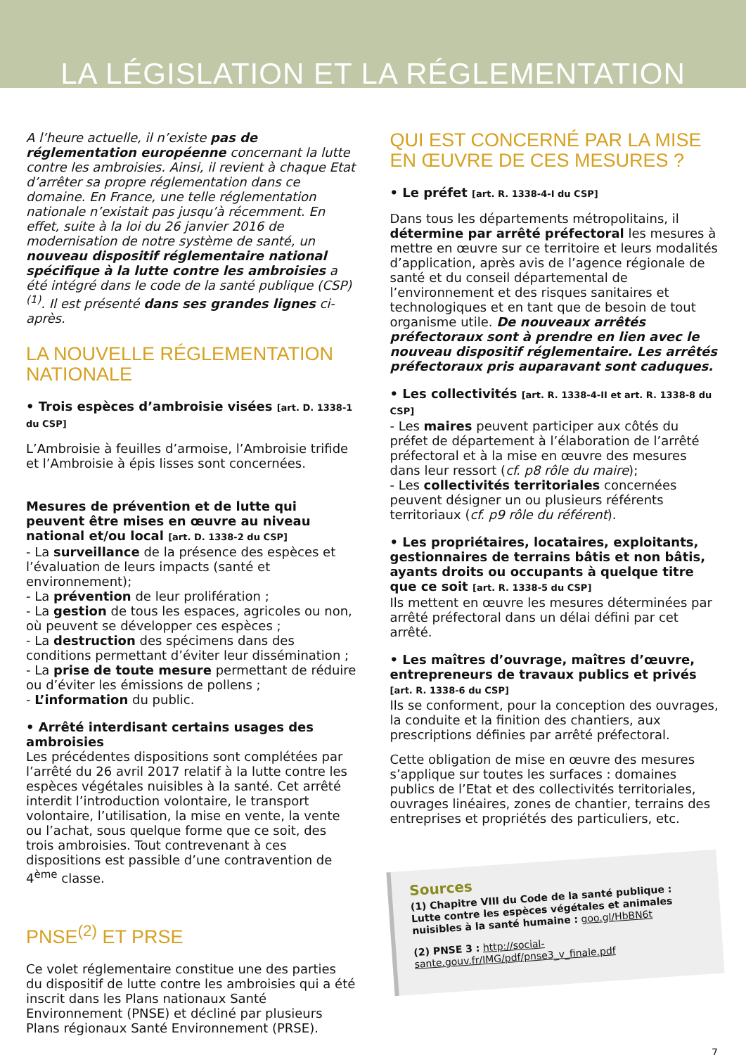LA LÉGISLATION ET LA RÉGLEMENTATION
A l’heure actuelle, il n’existe pas de réglementation européenne concernant la lutte contre les ambroisies. Ainsi, il revient à chaque Etat d’arrêter sa propre réglementation dans ce domaine. En France, une telle réglementation nationale n’existait pas jusqu’à récemment. En effet, suite à la loi du 26 janvier 2016 de modernisation de notre système de santé, un nouveau dispositif réglementaire national spécifique à la lutte contre les ambroisies a été intégré dans le code de la santé publique (CSP)<sup>(1)</sup>. Il est présenté dans ses grandes lignes ci-après.
LA NOUVELLE RÉGLEMENTATION NATIONALE
• Trois espèces d’ambroisie visées [art. D. 1338-1 du CSP]
L’Ambroisie à feuilles d’armoise, l’Ambroisie trifide et l’Ambroisie à épis lisses sont concernées.
Mesures de prévention et de lutte qui peuvent être mises en œuvre au niveau national et/ou local [art. D. 1338-2 du CSP]
- La surveillance de la présence des espèces et l’évaluation de leurs impacts (santé et environnement);
- La prévention de leur prolifération ;
- La gestion de tous les espaces, agricoles ou non, où peuvent se développer ces espèces ;
- La destruction des spécimens dans des conditions permettant d’éviter leur dissémination ;
- La prise de toute mesure permettant de réduire ou d’éviter les émissions de pollens ;
- L’information du public.
• Arrêté interdisant certains usages des ambroisies
Les précédentes dispositions sont complétées par l’arrêté du 26 avril 2017 relatif à la lutte contre les espèces végétales nuisibles à la santé. Cet arrêté interdit l’introduction volontaire, le transport volontaire, l’utilisation, la mise en vente, la vente ou l’achat, sous quelque forme que ce soit, des trois ambroisies. Tout contrevenant à ces dispositions est passible d’une contravention de 4<sup>ème</sup> classe.
PNSE<sup>(2)</sup> ET PRSE
Ce volet réglementaire constitue une des parties du dispositif de lutte contre les ambroisies qui a été inscrit dans les Plans nationaux Santé Environnement (PNSE) et décliné par plusieurs Plans régionaux Santé Environnement (PRSE).
QUI EST CONCERNÉ PAR LA MISE EN ŒUVRE DE CES MESURES ?
• Le préfet [art. R. 1338-4-I du CSP]
Dans tous les départements métropolitains, il détermine par arrêté préfectoral les mesures à mettre en œuvre sur ce territoire et leurs modalités d’application, après avis de l’agence régionale de santé et du conseil départemental de l’environnement et des risques sanitaires et technologiques et en tant que de besoin de tout organisme utile. De nouveaux arrêtés préfectoraux sont à prendre en lien avec le nouveau dispositif réglementaire. Les arrêtés préfectoraux pris auparavant sont caduques.
• Les collectivités [art. R. 1338-4-II et art. R. 1338-8 du CSP]
- Les maires peuvent participer aux côtés du préfet de département à l’élaboration de l’arrêté préfectoral et à la mise en œuvre des mesures dans leur ressort (cf. p8 rôle du maire);
- Les collectivités territoriales concernées peuvent désigner un ou plusieurs référents territoriaux (cf. p9 rôle du référent).
• Les propriétaires, locataires, exploitants, gestionnaires de terrains bâtis et non bâtis, ayants droits ou occupants à quelque titre que ce soit [art. R. 1338-5 du CSP]
Ils mettent en œuvre les mesures déterminées par arrêté préfectoral dans un délai défini par cet arrêté.
• Les maîtres d’ouvrage, maîtres d’œuvre, entrepreneurs de travaux publics et privés [art. R. 1338-6 du CSP]
Ils se conforment, pour la conception des ouvrages, la conduite et la finition des chantiers, aux prescriptions définies par arrêté préfectoral.
Cette obligation de mise en œuvre des mesures s’applique sur toutes les surfaces : domaines publics de l’Etat et des collectivités territoriales, ouvrages linéaires, zones de chantier, terrains des entreprises et propriétés des particuliers, etc.
Sources
(1) Chapitre VIII du Code de la santé publique : Lutte contre les espèces végétales et animales nuisibles à la santé humaine : goo.gl/HbBN6t
(2) PNSE 3 : http://social-sante.gouv.fr/IMG/pdf/pnse3_v_finale.pdf
7